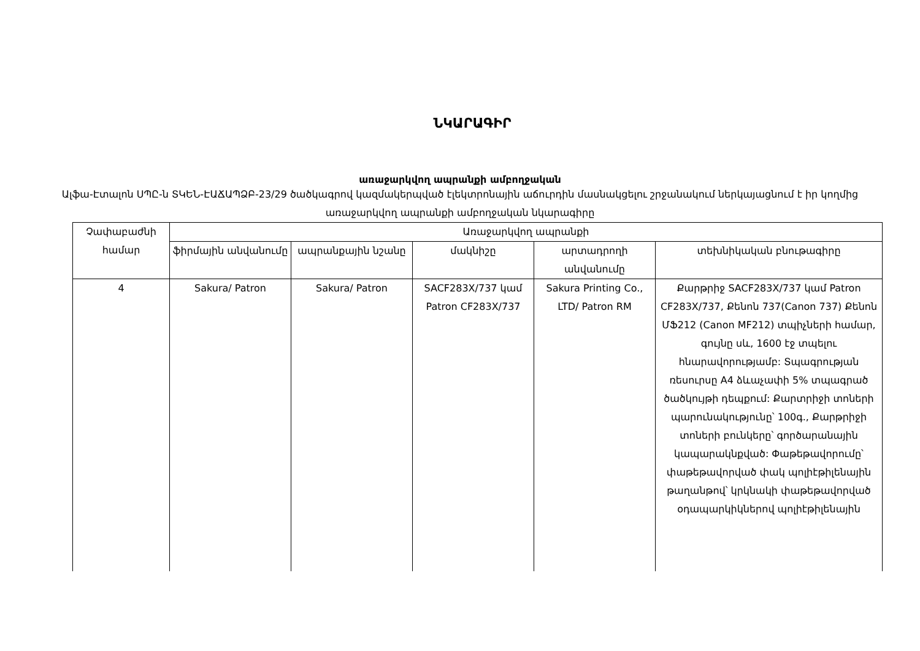ՆԿԱՐԱԳԻՐ
առաջարկվող ապրանքի ամբողջական
Ալֆա-Էտալոն ՍՊԸ-ն ՏԿԵՆ-ԷԱՃԱՊՁԲ-23/29 ծածկագրով կազմակերպված էլեկտրոնային աճուրդին մասնակցելու շրջանակում ներկայացնում է իր կողմից առաջարկվող ապրանքի ամբողջական նկարագիրը
| Չափաբաժնի համար | Առաջարկվող ապրանքի | | | | |
| --- | --- | --- | --- | --- | --- |
| | ֆիրմային անվանումը | ապրանքային նշանը | մակնիշը | արտադրողի անվանումը | տեխնիկական բնութագիրը |
| 4 | Sakura/ Patron | Sakura/ Patron | SACF283X/737 կամ Patron CF283X/737 | Sakura Printing Co., LTD/ Patron RM | Քարթրիջ SACF283X/737 կամ Patron CF283X/737, Քենոն 737(Canon 737) Քենոն ՄՖ212 (Canon MF212) տպիչների համար, գույնը սև, 1600 էջ տպելու հնարավորությամբ: Տպագրության ռեսուրսը A4 ձևաչափի 5% տպագրած ծածկույթի դեպքում: Քարտրիջի տոների պարունակությունը՝ 100գ., Քարթրիջի տոների բունկերը՝ գործարանային կապարակնքված: Փաթեթավորումը՝ փաթեթավորված փակ պոլիէթիլենային թաղանթով՝ կրկնակի փաթեթավորված օդապարկիկներով պոլիէթիլենային |